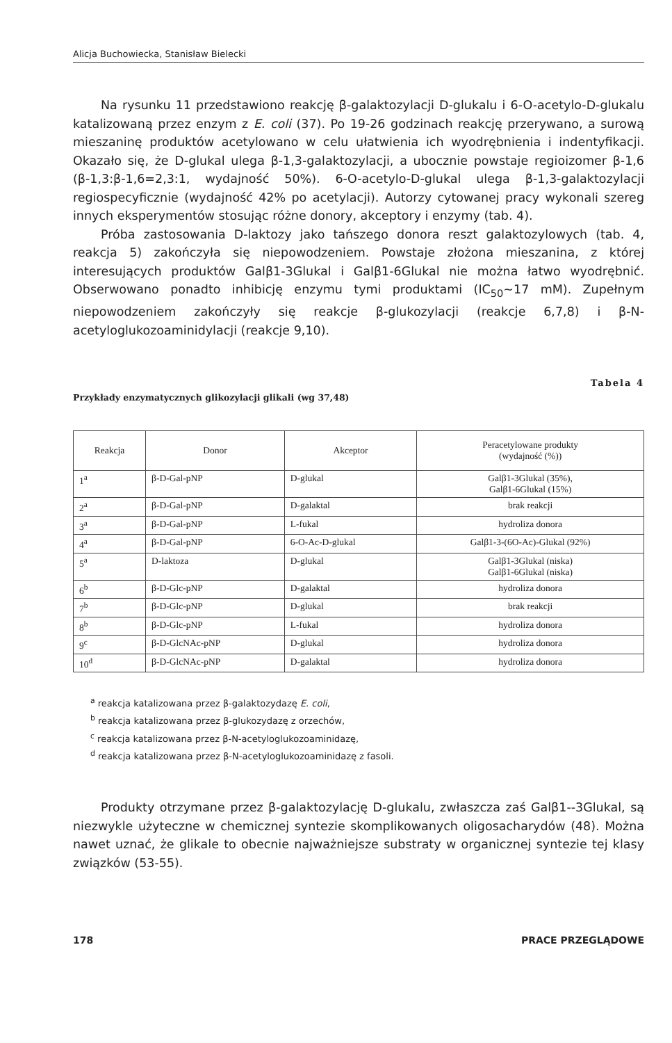Alicja Buchowiecka, Stanisław Bielecki
Na rysunku 11 przedstawiono reakcję β-galaktozylacji D-glukalu i 6-O-acetylo-D-glukalu katalizowaną przez enzym z E. coli (37). Po 19-26 godzinach reakcję przerywano, a surową mieszaninę produktów acetylowano w celu ułatwienia ich wyodrębnienia i indentyfikacji. Okazało się, że D-glukal ulega β-1,3-galaktozylacji, a ubocznie powstaje regioizomer β-1,6 (β-1,3:β-1,6=2,3:1, wydajność 50%). 6-O-acetylo-D-glukal ulega β-1,3-galaktozylacji regiospecyficznie (wydajność 42% po acetylacji). Autorzy cytowanej pracy wykonali szereg innych eksperymentów stosując różne donory, akceptory i enzymy (tab. 4).
Próba zastosowania D-laktozy jako tańszego donora reszt galaktozylowych (tab. 4, reakcja 5) zakończyła się niepowodzeniem. Powstaje złożona mieszanina, z której interesujących produktów Galβ1-3Glukal i Galβ1-6Glukal nie można łatwo wyodrębnić. Obserwowano ponadto inhibicję enzymu tymi produktami (IC<sub>50</sub>~17 mM). Zupełnym niepowodzeniem zakończyły się reakcje β-glukozylacji (reakcje 6,7,8) i β-N-acetyloglukozoaminidylacji (reakcje 9,10).
Tabela 4
Przykłady enzymatycznych glikozylacji glikali (wg 37,48)
| Reakcja | Donor | Akceptor | Peracetylowane produkty (wydajność (%)) |
| --- | --- | --- | --- |
| 1<sup>a</sup> | β-D-Gal-pNP | D-glukal | Galβ1-3Glukal (35%), Galβ1-6Glukal (15%) |
| 2<sup>a</sup> | β-D-Gal-pNP | D-galaktal | brak reakcji |
| 3<sup>a</sup> | β-D-Gal-pNP | L-fukal | hydroliza donora |
| 4<sup>a</sup> | β-D-Gal-pNP | 6-O-Ac-D-glukal | Galβ1-3-(6O-Ac)-Glukal (92%) |
| 5<sup>a</sup> | D-laktoza | D-glukal | Galβ1-3Glukal (niska) Galβ1-6Glukal (niska) |
| 6<sup>b</sup> | β-D-Glc-pNP | D-galaktal | hydroliza donora |
| 7<sup>b</sup> | β-D-Glc-pNP | D-glukal | brak reakcji |
| 8<sup>b</sup> | β-D-Glc-pNP | L-fukal | hydroliza donora |
| 9<sup>c</sup> | β-D-GlcNAc-pNP | D-glukal | hydroliza donora |
| 10<sup>d</sup> | β-D-GlcNAc-pNP | D-galaktal | hydroliza donora |
<sup>a</sup> reakcja katalizowana przez β-galaktozydazę E. coli,
<sup>b</sup> reakcja katalizowana przez β-glukozydazę z orzechów,
<sup>c</sup> reakcja katalizowana przez β-N-acetyloglukozoaminidazę,
<sup>d</sup> reakcja katalizowana przez β-N-acetyloglukozoaminidazę z fasoli.
Produkty otrzymane przez β-galaktozylację D-glukalu, zwłaszcza zaś Galβ1--3Glukal, są niezwykle użyteczne w chemicznej syntezie skomplikowanych oligosacharydów (48). Można nawet uznać, że glikale to obecnie najważniejsze substraty w organicznej syntezie tej klasy związków (53-55).
178 PRACE PRZEGLĄDOWE